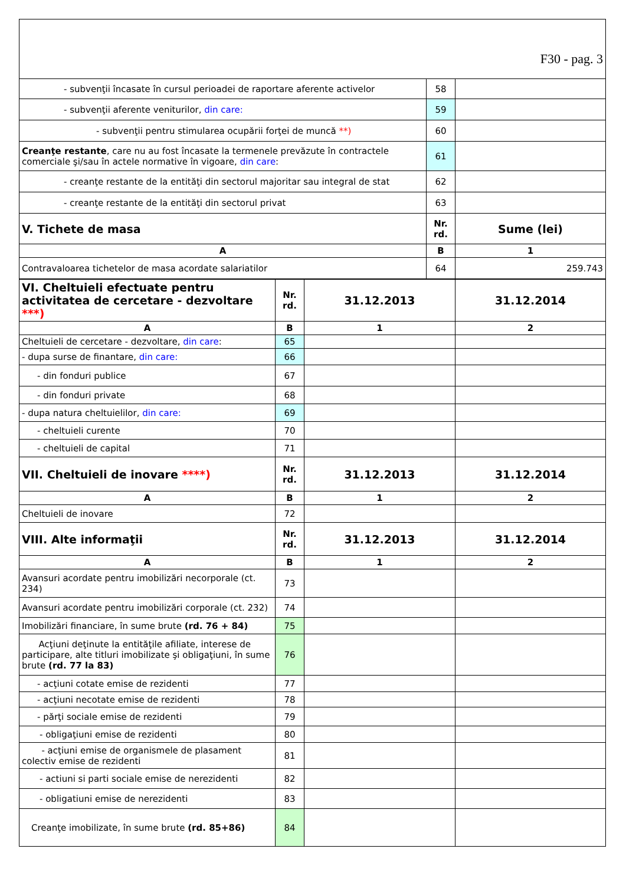| F30 - pag. 3 | | |
| - subvenţii încasate în cursul perioadei de raportare aferente activelor | 58 | |
| - subvenţii aferente veniturilor, din care: | 59 | |
| - subvenţii pentru stimularea ocupării forţei de muncă **) | 60 | |
| Creanţe restante , care nu au fost încasate la termenele prevăzute în contractele comerciale şi/sau în actele normative în vigoare, din care : | 61 | |
| - creanţe restante de la entităţi din sectorul majoritar sau integral de stat | 62 | |
| - creanţe restante de la entităţi din sectorul privat | 63 | |
| V. Tichete de masa | Nr. rd. | Sume (lei) |
| A | B | 1 |
| Contravaloarea tichetelor de masa acordate salariatilor | 64 | 259.743 |
| VI. Cheltuieli efectuate pentru activitatea de cercetare - dezvoltare ***) | Nr. rd. | 31.12.2013 | 31.12.2014 |
| A | B | 1 | 2 |
| Cheltuieli de cercetare - dezvoltare, din care : | 65 | | |
| - dupa surse de finantare, din care: | 66 | | |
| - din fonduri publice | 67 | | |
| - din fonduri private | 68 | | |
| - dupa natura cheltuielilor, din care: | 69 | | |
| - cheltuieli curente | 70 | | |
| - cheltuieli de capital | 71 | | |
| VII. Cheltuieli de inovare ****) | Nr. rd. | 31.12.2013 | 31.12.2014 |
| A | B | 1 | 2 |
| Cheltuieli de inovare | 72 | | |
| VIII. Alte informaţii | Nr. rd. | 31.12.2013 | 31.12.2014 |
| A | B | 1 | 2 |
| Avansuri acordate pentru imobilizări necorporale (ct. 234) | 73 | | |
| Avansuri acordate pentru imobilizări corporale (ct. 232) | 74 | | |
| Imobilizări financiare, în sume brute (rd. 76 + 84) | 75 | | |
| Acţiuni deţinute la entităţile afiliate, interese de participare, alte titluri imobilizate şi obligaţiuni, în sume brute (rd. 77 la 83) | 76 | | |
| - acţiuni cotate emise de rezidenti | 77 | | |
| - acţiuni necotate emise de rezidenti | 78 | | |
| - părţi sociale emise de rezidenti | 79 | | |
| - obligaţiuni emise de rezidenti | 80 | | |
| - acţiuni emise de organismele de plasament colectiv emise de rezidenti | 81 | | |
| - actiuni si parti sociale emise de nerezidenti | 82 | | |
| - obligatiuni emise de nerezidenti | 83 | | |
| Creanţe imobilizate, în sume brute (rd. 85+86) | 84 | | |